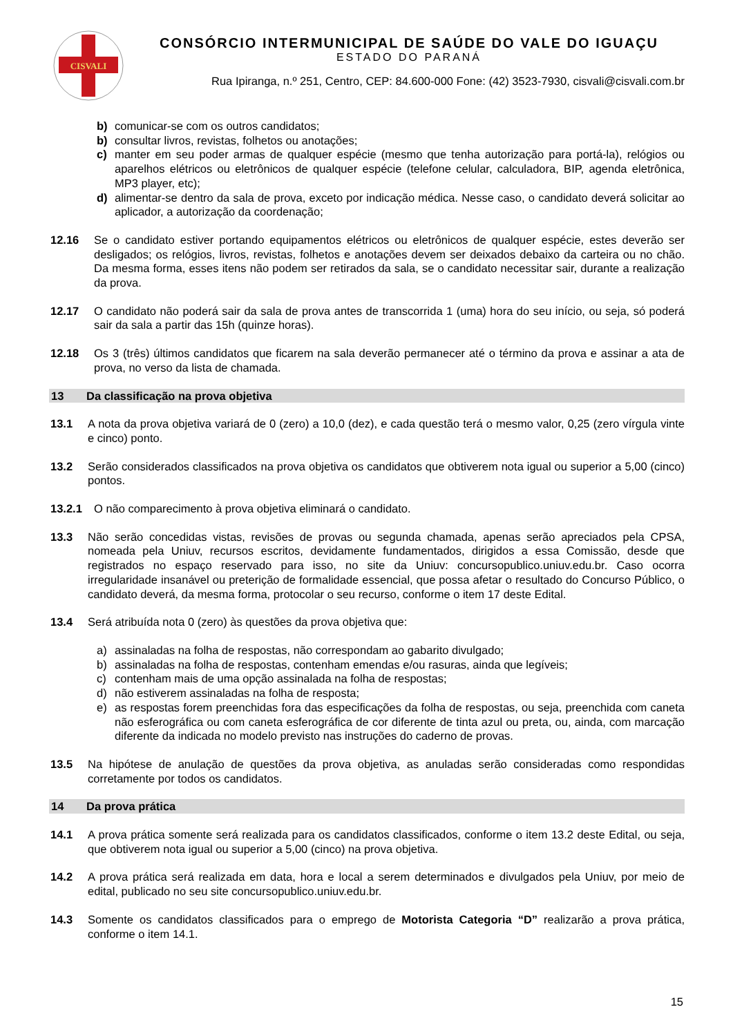CISVALI
CONSÓRCIO INTERMUNICIPAL DE SAÚDE DO VALE DO IGUAÇU
ESTADO DO PARANÁ
Rua Ipiranga, n.º 251, Centro, CEP: 84.600-000 Fone: (42) 3523-7930, cisvali@cisvali.com.br
b) comunicar-se com os outros candidatos;
b) consultar livros, revistas, folhetos ou anotações;
c) manter em seu poder armas de qualquer espécie (mesmo que tenha autorização para portá-la), relógios ou aparelhos elétricos ou eletrônicos de qualquer espécie (telefone celular, calculadora, BIP, agenda eletrônica, MP3 player, etc);
d) alimentar-se dentro da sala de prova, exceto por indicação médica. Nesse caso, o candidato deverá solicitar ao aplicador, a autorização da coordenação;
12.16 Se o candidato estiver portando equipamentos elétricos ou eletrônicos de qualquer espécie, estes deverão ser desligados; os relógios, livros, revistas, folhetos e anotações devem ser deixados debaixo da carteira ou no chão. Da mesma forma, esses itens não podem ser retirados da sala, se o candidato necessitar sair, durante a realização da prova.
12.17 O candidato não poderá sair da sala de prova antes de transcorrida 1 (uma) hora do seu início, ou seja, só poderá sair da sala a partir das 15h (quinze horas).
12.18 Os 3 (três) últimos candidatos que ficarem na sala deverão permanecer até o término da prova e assinar a ata de prova, no verso da lista de chamada.
13 Da classificação na prova objetiva
13.1 A nota da prova objetiva variará de 0 (zero) a 10,0 (dez), e cada questão terá o mesmo valor, 0,25 (zero vírgula vinte e cinco) ponto.
13.2 Serão considerados classificados na prova objetiva os candidatos que obtiverem nota igual ou superior a 5,00 (cinco) pontos.
13.2.1 O não comparecimento à prova objetiva eliminará o candidato.
13.3 Não serão concedidas vistas, revisões de provas ou segunda chamada, apenas serão apreciados pela CPSA, nomeada pela Uniuv, recursos escritos, devidamente fundamentados, dirigidos a essa Comissão, desde que registrados no espaço reservado para isso, no site da Uniuv: concursopublico.uniuv.edu.br. Caso ocorra irregularidade insanável ou preterição de formalidade essencial, que possa afetar o resultado do Concurso Público, o candidato deverá, da mesma forma, protocolar o seu recurso, conforme o item 17 deste Edital.
13.4 Será atribuída nota 0 (zero) às questões da prova objetiva que:
a) assinaladas na folha de respostas, não correspondam ao gabarito divulgado;
b) assinaladas na folha de respostas, contenham emendas e/ou rasuras, ainda que legíveis;
c) contenham mais de uma opção assinalada na folha de respostas;
d) não estiverem assinaladas na folha de resposta;
e) as respostas forem preenchidas fora das especificações da folha de respostas, ou seja, preenchida com caneta não esferográfica ou com caneta esferográfica de cor diferente de tinta azul ou preta, ou, ainda, com marcação diferente da indicada no modelo previsto nas instruções do caderno de provas.
13.5 Na hipótese de anulação de questões da prova objetiva, as anuladas serão consideradas como respondidas corretamente por todos os candidatos.
14 Da prova prática
14.1 A prova prática somente será realizada para os candidatos classificados, conforme o item 13.2 deste Edital, ou seja, que obtiverem nota igual ou superior a 5,00 (cinco) na prova objetiva.
14.2 A prova prática será realizada em data, hora e local a serem determinados e divulgados pela Uniuv, por meio de edital, publicado no seu site concursopublico.uniuv.edu.br.
14.3 Somente os candidatos classificados para o emprego de Motorista Categoria “D” realizarão a prova prática, conforme o item 14.1.
15